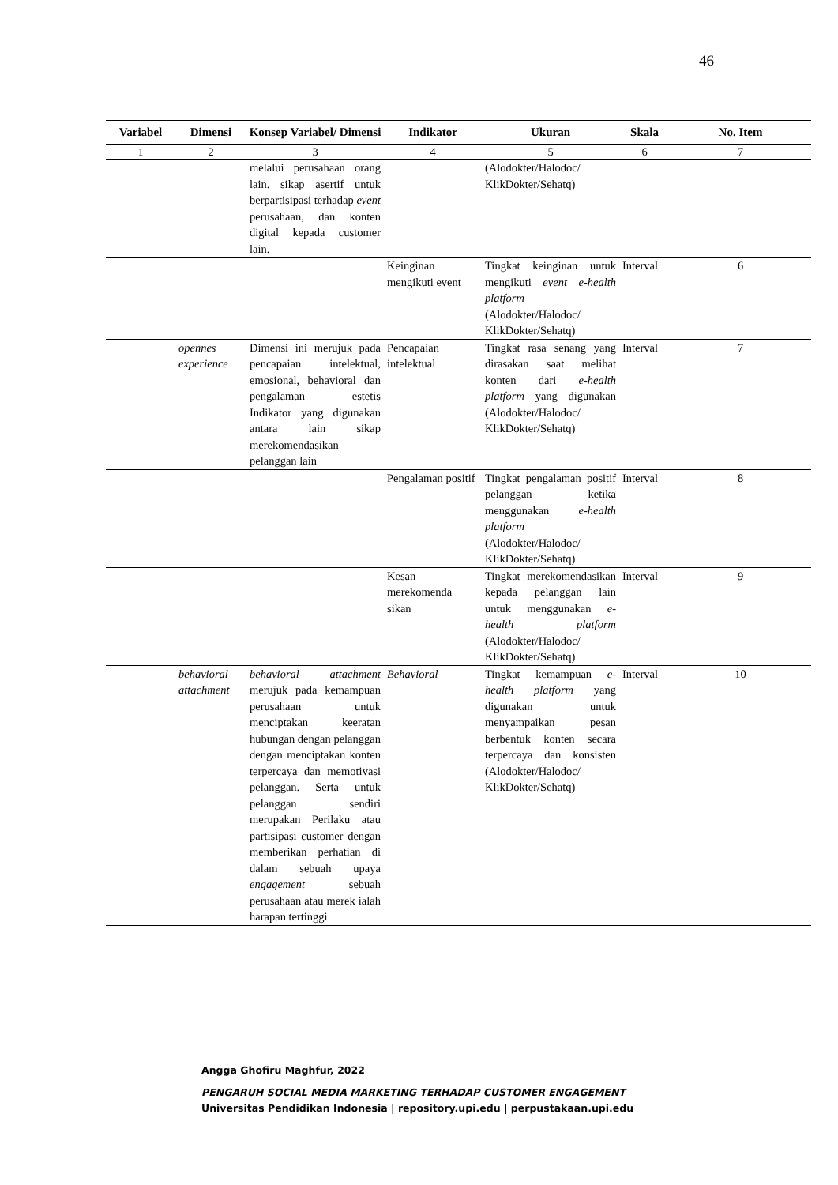46
| Variabel | Dimensi | Konsep Variabel/ Dimensi | Indikator | Ukuran | Skala | No. Item |
| --- | --- | --- | --- | --- | --- | --- |
| 1 | 2 | 3 | 4 | 5 | 6 | 7 |
| | | melalui perusahaan orang lain. sikap asertif untuk berpartisipasi terhadap event perusahaan, dan konten digital kepada customer lain. | | (Alodokter/Halodoc/ KlikDokter/Sehatq) | | |
| | | | Keinginan mengikuti event | Tingkat keinginan untuk mengikuti event e-health platform (Alodokter/Halodoc/ KlikDokter/Sehatq) | Interval | 6 |
| | opennes experience | Dimensi ini merujuk pada pencapaian intelektual, emosional, behavioral dan pengalaman estetis Indikator yang digunakan antara lain sikap merekomendasikan pelanggan lain | Pencapaian intelektual | Tingkat rasa senang yang dirasakan saat melihat konten dari e-health platform yang digunakan (Alodokter/Halodoc/ KlikDokter/Sehatq) | Interval | 7 |
| | | | Pengalaman positif | Tingkat pengalaman positif pelanggan ketika menggunakan e-health platform (Alodokter/Halodoc/ KlikDokter/Sehatq) | Interval | 8 |
| | | | Kesan merekomenda sikan | Tingkat merekomendasikan kepada pelanggan lain untuk menggunakan e-health platform (Alodokter/Halodoc/ KlikDokter/Sehatq) | Interval | 9 |
| | behavioral attachment | behavioral attachment merujuk pada kemampuan perusahaan untuk menciptakan keeratan hubungan dengan pelanggan dengan menciptakan konten terpercaya dan memotivasi pelanggan. Serta untuk pelanggan sendiri merupakan Perilaku atau partisipasi customer dengan memberikan perhatian di dalam sebuah upaya engagement sebuah perusahaan atau merek ialah harapan tertinggi | Behavioral | Tingkat kemampuan e-health platform yang digunakan untuk menyampaikan pesan berbentuk konten secara terpercaya dan konsisten (Alodokter/Halodoc/ KlikDokter/Sehatq) | Interval | 10 |
Angga Ghofiru Maghfur, 2022
PENGARUH SOCIAL MEDIA MARKETING TERHADAP CUSTOMER ENGAGEMENT
Universitas Pendidikan Indonesia | repository.upi.edu | perpustakaan.upi.edu